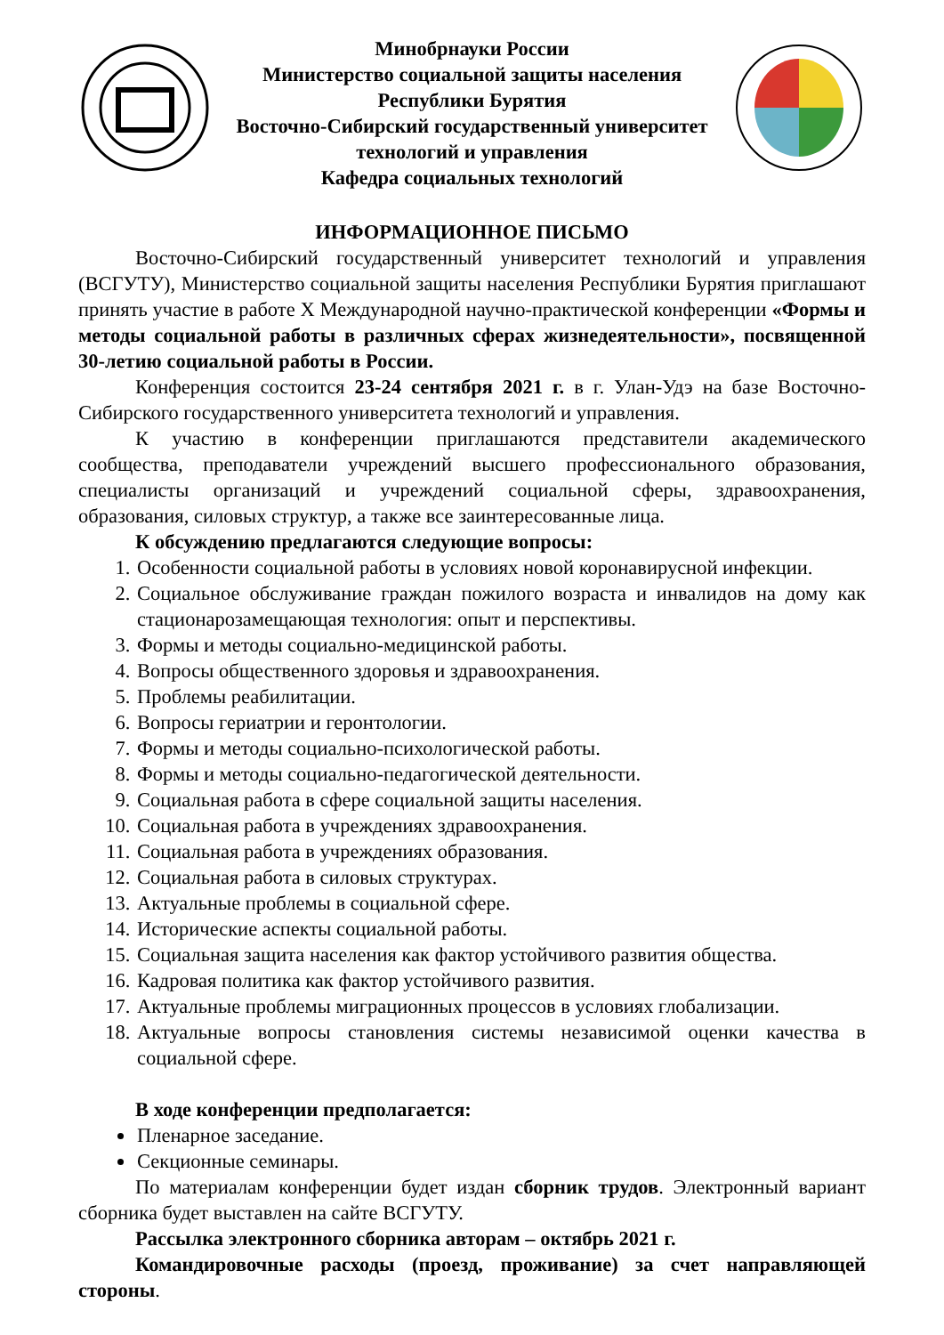Минобрнауки России
Министерство социальной защиты населения
Республики Бурятия
Восточно-Сибирский государственный университет
технологий и управления
Кафедра социальных технологий
ИНФОРМАЦИОННОЕ ПИСЬМО
Восточно-Сибирский государственный университет технологий и управления (ВСГУТУ), Министерство социальной защиты населения Республики Бурятия приглашают принять участие в работе X Международной научно-практической конференции «Формы и методы социальной работы в различных сферах жизнедеятельности», посвященной 30-летию социальной работы в России.
Конференция состоится 23-24 сентября 2021 г. в г. Улан-Удэ на базе Восточно-Сибирского государственного университета технологий и управления.
К участию в конференции приглашаются представители академического сообщества, преподаватели учреждений высшего профессионального образования, специалисты организаций и учреждений социальной сферы, здравоохранения, образования, силовых структур, а также все заинтересованные лица.
К обсуждению предлагаются следующие вопросы:
1. Особенности социальной работы в условиях новой коронавирусной инфекции.
2. Социальное обслуживание граждан пожилого возраста и инвалидов на дому как стационарозамещающая технология: опыт и перспективы.
3. Формы и методы социально-медицинской работы.
4. Вопросы общественного здоровья и здравоохранения.
5. Проблемы реабилитации.
6. Вопросы гериатрии и геронтологии.
7. Формы и методы социально-психологической работы.
8. Формы и методы социально-педагогической деятельности.
9. Социальная работа в сфере социальной защиты населения.
10. Социальная работа в учреждениях здравоохранения.
11. Социальная работа в учреждениях образования.
12. Социальная работа в силовых структурах.
13. Актуальные проблемы в социальной сфере.
14. Исторические аспекты социальной работы.
15. Социальная защита населения как фактор устойчивого развития общества.
16. Кадровая политика как фактор устойчивого развития.
17. Актуальные проблемы миграционных процессов в условиях глобализации.
18. Актуальные вопросы становления системы независимой оценки качества в социальной сфере.
В ходе конференции предполагается:
Пленарное заседание.
Секционные семинары.
По материалам конференции будет издан сборник трудов. Электронный вариант сборника будет выставлен на сайте ВСГУТУ.
Рассылка электронного сборника авторам – октябрь 2021 г.
Командировочные расходы (проезд, проживание) за счет направляющей стороны.